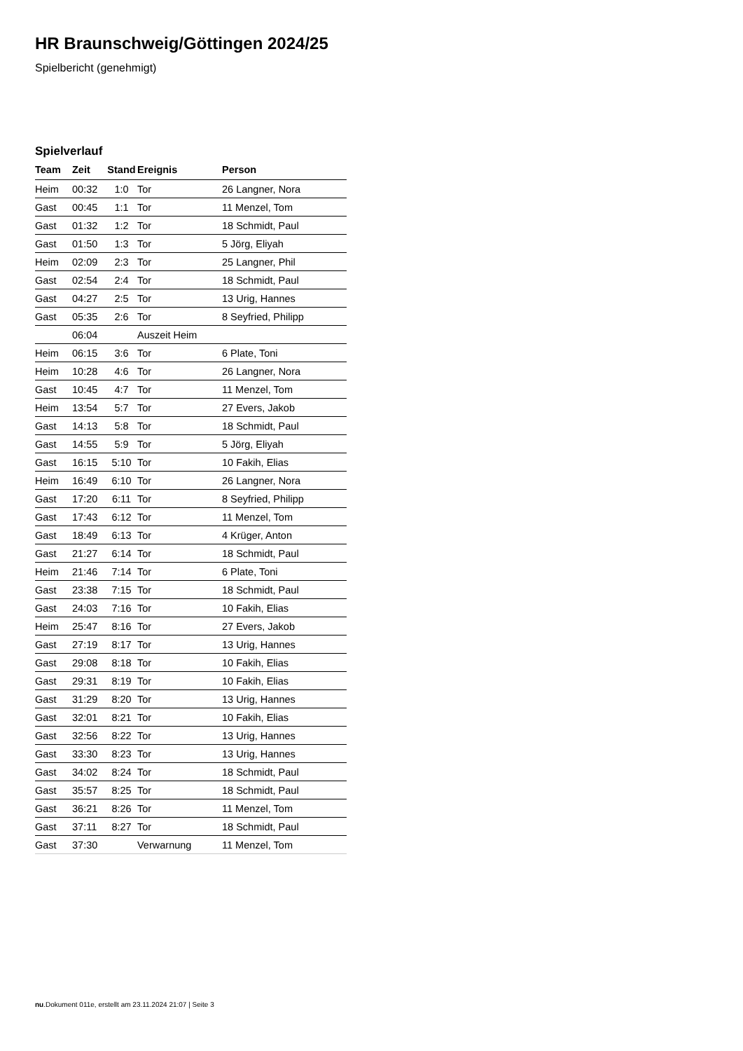HR Braunschweig/Göttingen 2024/25
Spielbericht (genehmigt)
Spielverlauf
| Team | Zeit | Stand | Ereignis | Person |
| --- | --- | --- | --- | --- |
| Heim | 00:32 | 1:0 | Tor | 26 Langner, Nora |
| Gast | 00:45 | 1:1 | Tor | 11 Menzel, Tom |
| Gast | 01:32 | 1:2 | Tor | 18 Schmidt, Paul |
| Gast | 01:50 | 1:3 | Tor | 5 Jörg, Eliyah |
| Heim | 02:09 | 2:3 | Tor | 25 Langner, Phil |
| Gast | 02:54 | 2:4 | Tor | 18 Schmidt, Paul |
| Gast | 04:27 | 2:5 | Tor | 13 Urig, Hannes |
| Gast | 05:35 | 2:6 | Tor | 8 Seyfried, Philipp |
| | 06:04 | | Auszeit Heim | |
| Heim | 06:15 | 3:6 | Tor | 6 Plate, Toni |
| Heim | 10:28 | 4:6 | Tor | 26 Langner, Nora |
| Gast | 10:45 | 4:7 | Tor | 11 Menzel, Tom |
| Heim | 13:54 | 5:7 | Tor | 27 Evers, Jakob |
| Gast | 14:13 | 5:8 | Tor | 18 Schmidt, Paul |
| Gast | 14:55 | 5:9 | Tor | 5 Jörg, Eliyah |
| Gast | 16:15 | 5:10 | Tor | 10 Fakih, Elias |
| Heim | 16:49 | 6:10 | Tor | 26 Langner, Nora |
| Gast | 17:20 | 6:11 | Tor | 8 Seyfried, Philipp |
| Gast | 17:43 | 6:12 | Tor | 11 Menzel, Tom |
| Gast | 18:49 | 6:13 | Tor | 4 Krüger, Anton |
| Gast | 21:27 | 6:14 | Tor | 18 Schmidt, Paul |
| Heim | 21:46 | 7:14 | Tor | 6 Plate, Toni |
| Gast | 23:38 | 7:15 | Tor | 18 Schmidt, Paul |
| Gast | 24:03 | 7:16 | Tor | 10 Fakih, Elias |
| Heim | 25:47 | 8:16 | Tor | 27 Evers, Jakob |
| Gast | 27:19 | 8:17 | Tor | 13 Urig, Hannes |
| Gast | 29:08 | 8:18 | Tor | 10 Fakih, Elias |
| Gast | 29:31 | 8:19 | Tor | 10 Fakih, Elias |
| Gast | 31:29 | 8:20 | Tor | 13 Urig, Hannes |
| Gast | 32:01 | 8:21 | Tor | 10 Fakih, Elias |
| Gast | 32:56 | 8:22 | Tor | 13 Urig, Hannes |
| Gast | 33:30 | 8:23 | Tor | 13 Urig, Hannes |
| Gast | 34:02 | 8:24 | Tor | 18 Schmidt, Paul |
| Gast | 35:57 | 8:25 | Tor | 18 Schmidt, Paul |
| Gast | 36:21 | 8:26 | Tor | 11 Menzel, Tom |
| Gast | 37:11 | 8:27 | Tor | 18 Schmidt, Paul |
| Gast | 37:30 | | Verwarnung | 11 Menzel, Tom |
nu.Dokument 011e, erstellt am 23.11.2024 21:07 | Seite 3